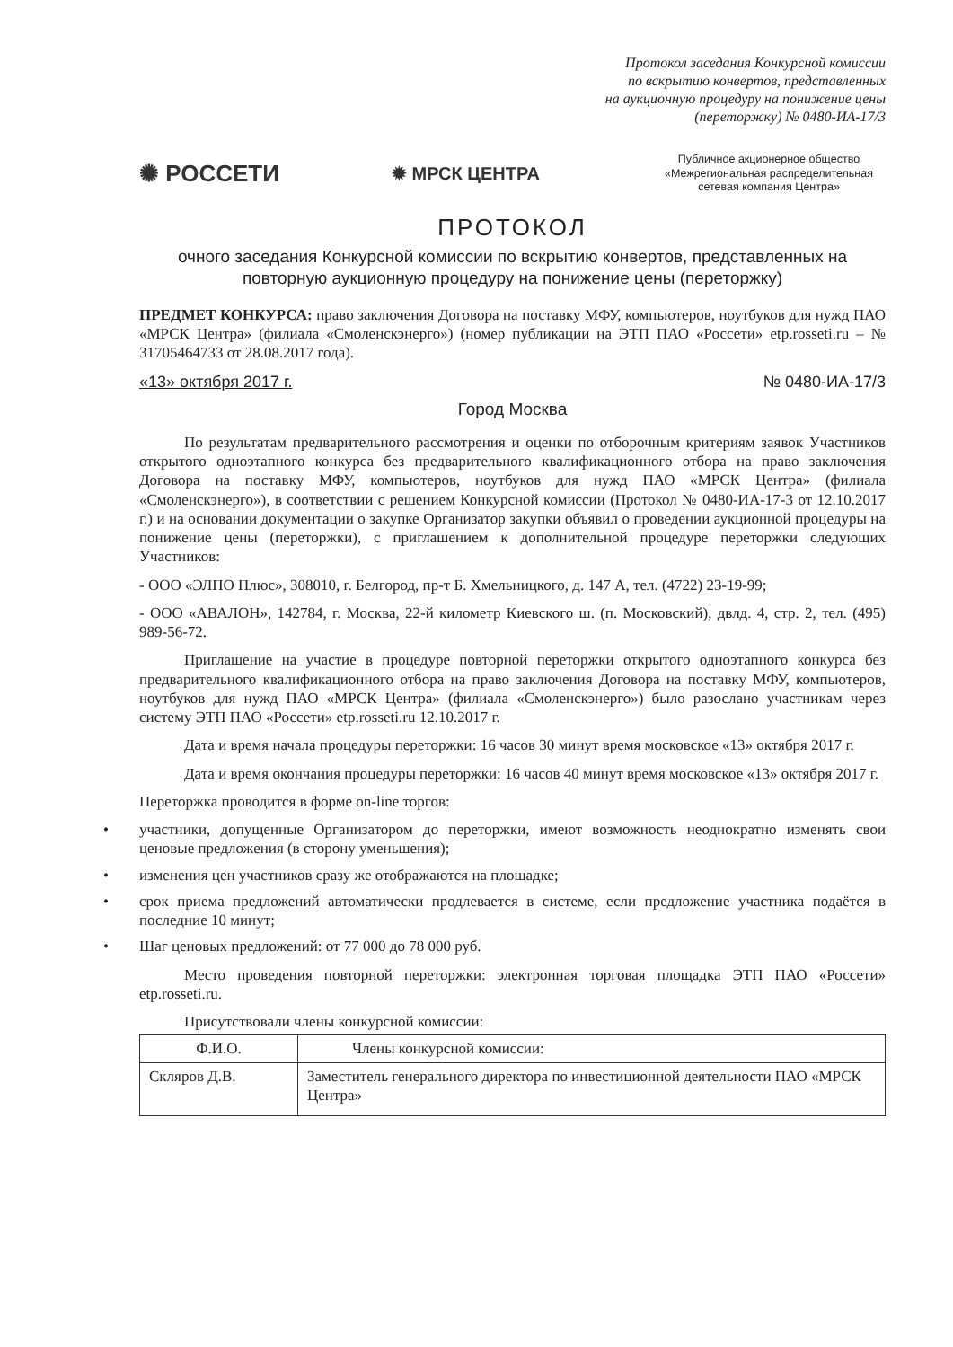Протокол заседания Конкурсной комиссии
по вскрытию конвертов, представленных
на аукционную процедуру на понижение цены
(переторжку) № 0480-ИА-17/3
✺ РОССЕТИ
✹ МРСК ЦЕНТРА
Публичное акционерное общество «Межрегиональная распределительная сетевая компания Центра»
ПРОТОКОЛ
очного заседания Конкурсной комиссии по вскрытию конвертов, представленных на повторную аукционную процедуру на понижение цены (переторжку)
ПРЕДМЕТ КОНКУРСА: право заключения Договора на поставку МФУ, компьютеров, ноутбуков для нужд ПАО «МРСК Центра» (филиала «Смоленскэнерго») (номер публикации на ЭТП ПАО «Россети» etp.rosseti.ru – № 31705464733 от 28.08.2017 года).
«13» октября 2017 г. № 0480-ИА-17/3
Город Москва
По результатам предварительного рассмотрения и оценки по отборочным критериям заявок Участников открытого одноэтапного конкурса без предварительного квалификационного отбора на право заключения Договора на поставку МФУ, компьютеров, ноутбуков для нужд ПАО «МРСК Центра» (филиала «Смоленскэнерго»), в соответствии с решением Конкурсной комиссии (Протокол № 0480-ИА-17-3 от 12.10.2017 г.) и на основании документации о закупке Организатор закупки объявил о проведении аукционной процедуры на понижение цены (переторжки), с приглашением к дополнительной процедуре переторжки следующих Участников:
- ООО «ЭЛПО Плюс», 308010, г. Белгород, пр-т Б. Хмельницкого, д. 147 А, тел. (4722) 23-19-99;
- ООО «АВАЛОН», 142784, г. Москва, 22-й километр Киевского ш. (п. Московский), двлд. 4, стр. 2, тел. (495) 989-56-72.
Приглашение на участие в процедуре повторной переторжки открытого одноэтапного конкурса без предварительного квалификационного отбора на право заключения Договора на поставку МФУ, компьютеров, ноутбуков для нужд ПАО «МРСК Центра» (филиала «Смоленскэнерго») было разослано участникам через систему ЭТП ПАО «Россети» etp.rosseti.ru 12.10.2017 г.
Дата и время начала процедуры переторжки: 16 часов 30 минут время московское «13» октября 2017 г.
Дата и время окончания процедуры переторжки: 16 часов 40 минут время московское «13» октября 2017 г.
Переторжка проводится в форме on-line торгов:
• участники, допущенные Организатором до переторжки, имеют возможность неоднократно изменять свои ценовые предложения (в сторону уменьшения);
• изменения цен участников сразу же отображаются на площадке;
• срок приема предложений автоматически продлевается в системе, если предложение участника подаётся в последние 10 минут;
• Шаг ценовых предложений: от 77 000 до 78 000 руб.
Место проведения повторной переторжки: электронная торговая площадка ЭТП ПАО «Россети» etp.rosseti.ru.
Присутствовали члены конкурсной комиссии:
| Ф.И.О. | Члены конкурсной комиссии: |
| --- | --- |
| Скляров Д.В. | Заместитель генерального директора по инвестиционной деятельности ПАО «МРСК Центра» |